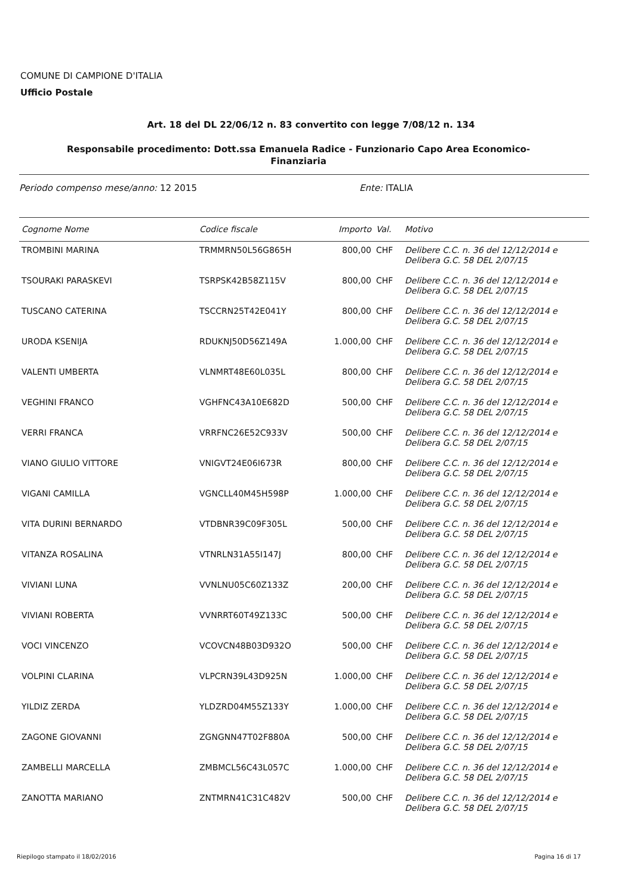COMUNE DI CAMPIONE D'ITALIA
Ufficio Postale
Art. 18 del DL 22/06/12 n. 83 convertito con legge 7/08/12 n. 134
Responsabile procedimento: Dott.ssa Emanuela Radice - Funzionario Capo Area Economico-Finanziaria
Periodo compenso mese/anno: 12 2015 Ente: ITALIA
| Cognome Nome | Codice fiscale | Importo | Val. | Motivo |
| --- | --- | --- | --- | --- |
| TROMBINI MARINA | TRMMRN50L56G865H | 800,00 | CHF | Delibere C.C. n. 36 del 12/12/2014 e Delibera G.C. 58 DEL 2/07/15 |
| TSOURAKI PARASKEVI | TSRPSK42B58Z115V | 800,00 | CHF | Delibere C.C. n. 36 del 12/12/2014 e Delibera G.C. 58 DEL 2/07/15 |
| TUSCANO CATERINA | TSCCRN25T42E041Y | 800,00 | CHF | Delibere C.C. n. 36 del 12/12/2014 e Delibera G.C. 58 DEL 2/07/15 |
| URODA KSENIJA | RDUKNJ50D56Z149A | 1.000,00 | CHF | Delibere C.C. n. 36 del 12/12/2014 e Delibera G.C. 58 DEL 2/07/15 |
| VALENTI UMBERTA | VLNMRT48E60L035L | 800,00 | CHF | Delibere C.C. n. 36 del 12/12/2014 e Delibera G.C. 58 DEL 2/07/15 |
| VEGHINI FRANCO | VGHFNC43A10E682D | 500,00 | CHF | Delibere C.C. n. 36 del 12/12/2014 e Delibera G.C. 58 DEL 2/07/15 |
| VERRI FRANCA | VRRFNC26E52C933V | 500,00 | CHF | Delibere C.C. n. 36 del 12/12/2014 e Delibera G.C. 58 DEL 2/07/15 |
| VIANO GIULIO VITTORE | VNIGVT24E06I673R | 800,00 | CHF | Delibere C.C. n. 36 del 12/12/2014 e Delibera G.C. 58 DEL 2/07/15 |
| VIGANI CAMILLA | VGNCLL40M45H598P | 1.000,00 | CHF | Delibere C.C. n. 36 del 12/12/2014 e Delibera G.C. 58 DEL 2/07/15 |
| VITA DURINI BERNARDO | VTDBNR39C09F305L | 500,00 | CHF | Delibere C.C. n. 36 del 12/12/2014 e Delibera G.C. 58 DEL 2/07/15 |
| VITANZA ROSALINA | VTNRLN31A55I147J | 800,00 | CHF | Delibere C.C. n. 36 del 12/12/2014 e Delibera G.C. 58 DEL 2/07/15 |
| VIVIANI LUNA | VVNLNU05C60Z133Z | 200,00 | CHF | Delibere C.C. n. 36 del 12/12/2014 e Delibera G.C. 58 DEL 2/07/15 |
| VIVIANI ROBERTA | VVNRRT60T49Z133C | 500,00 | CHF | Delibere C.C. n. 36 del 12/12/2014 e Delibera G.C. 58 DEL 2/07/15 |
| VOCI VINCENZO | VCOVCN48B03D932O | 500,00 | CHF | Delibere C.C. n. 36 del 12/12/2014 e Delibera G.C. 58 DEL 2/07/15 |
| VOLPINI CLARINA | VLPCRN39L43D925N | 1.000,00 | CHF | Delibere C.C. n. 36 del 12/12/2014 e Delibera G.C. 58 DEL 2/07/15 |
| YILDIZ ZERDA | YLDZRD04M55Z133Y | 1.000,00 | CHF | Delibere C.C. n. 36 del 12/12/2014 e Delibera G.C. 58 DEL 2/07/15 |
| ZAGONE GIOVANNI | ZGNGNN47T02F880A | 500,00 | CHF | Delibere C.C. n. 36 del 12/12/2014 e Delibera G.C. 58 DEL 2/07/15 |
| ZAMBELLI MARCELLA | ZMBMCL56C43L057C | 1.000,00 | CHF | Delibere C.C. n. 36 del 12/12/2014 e Delibera G.C. 58 DEL 2/07/15 |
| ZANOTTA MARIANO | ZNTMRN41C31C482V | 500,00 | CHF | Delibere C.C. n. 36 del 12/12/2014 e Delibera G.C. 58 DEL 2/07/15 |
Riepilogo stampato il 18/02/2016 Pagina 16 di 17